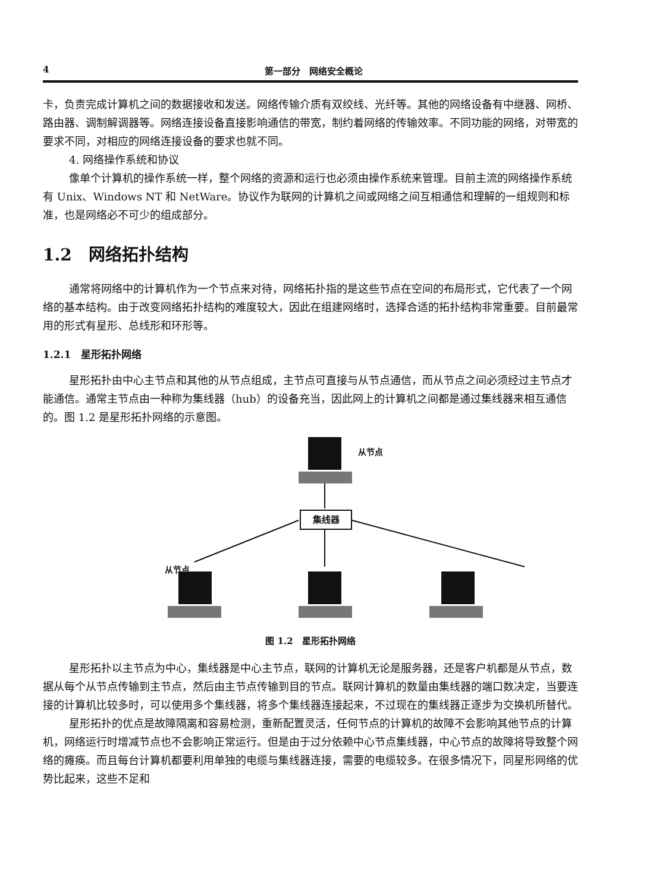4 第一部分　网络安全概论
卡，负责完成计算机之间的数据接收和发送。网络传输介质有双绞线、光纤等。其他的网络设备有中继器、网桥、路由器、调制解调器等。网络连接设备直接影响通信的带宽，制约着网络的传输效率。不同功能的网络，对带宽的要求不同，对相应的网络连接设备的要求也就不同。
4. 网络操作系统和协议
像单个计算机的操作系统一样，整个网络的资源和运行也必须由操作系统来管理。目前主流的网络操作系统有 Unix、Windows NT 和 NetWare。协议作为联网的计算机之间或网络之间互相通信和理解的一组规则和标准，也是网络必不可少的组成部分。
1.2　网络拓扑结构
通常将网络中的计算机作为一个节点来对待，网络拓扑指的是这些节点在空间的布局形式，它代表了一个网络的基本结构。由于改变网络拓扑结构的难度较大，因此在组建网络时，选择合适的拓扑结构非常重要。目前最常用的形式有星形、总线形和环形等。
1.2.1　星形拓扑网络
星形拓扑由中心主节点和其他的从节点组成，主节点可直接与从节点通信，而从节点之间必须经过主节点才能通信。通常主节点由一种称为集线器（hub）的设备充当，因此网上的计算机之间都是通过集线器来相互通信的。图 1.2 是星形拓扑网络的示意图。
从节点
集线器
从节点
图 1.2　星形拓扑网络
星形拓扑以主节点为中心，集线器是中心主节点，联网的计算机无论是服务器，还是客户机都是从节点，数据从每个从节点传输到主节点，然后由主节点传输到目的节点。联网计算机的数量由集线器的端口数决定，当要连接的计算机比较多时，可以使用多个集线器，将多个集线器连接起来，不过现在的集线器正逐步为交换机所替代。
星形拓扑的优点是故障隔离和容易检测，重新配置灵活，任何节点的计算机的故障不会影响其他节点的计算机，网络运行时增减节点也不会影响正常运行。但是由于过分依赖中心节点集线器，中心节点的故障将导致整个网络的瘫痪。而且每台计算机都要利用单独的电缆与集线器连接，需要的电缆较多。在很多情况下，同星形网络的优势比起来，这些不足和